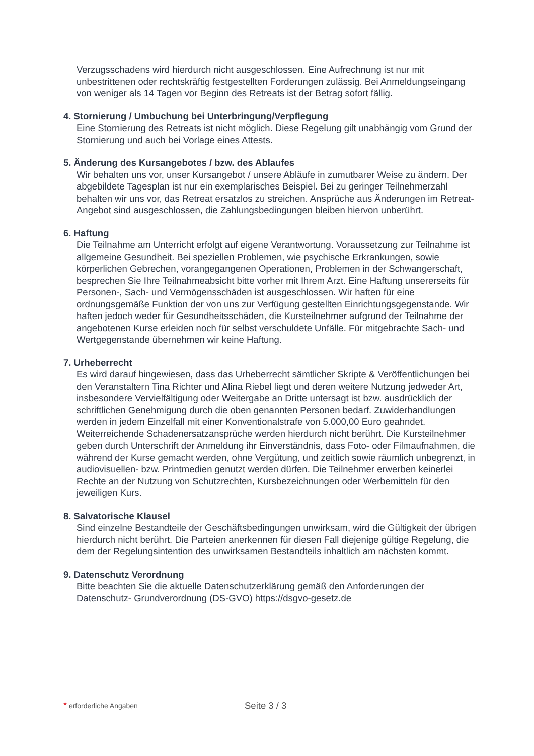Verzugsschadens wird hierdurch nicht ausgeschlossen. Eine Aufrechnung ist nur mit unbestrittenen oder rechtskräftig festgestellten Forderungen zulässig. Bei Anmeldungseingang von weniger als 14 Tagen vor Beginn des Retreats ist der Betrag sofort fällig.
4. Stornierung / Umbuchung bei Unterbringung/Verpflegung
Eine Stornierung des Retreats ist nicht möglich. Diese Regelung gilt unabhängig vom Grund der Stornierung und auch bei Vorlage eines Attests.
5. Änderung des Kursangebotes / bzw. des Ablaufes
Wir behalten uns vor, unser Kursangebot / unsere Abläufe in zumutbarer Weise zu ändern. Der abgebildete Tagesplan ist nur ein exemplarisches Beispiel. Bei zu geringer Teilnehmerzahl behalten wir uns vor, das Retreat ersatzlos zu streichen. Ansprüche aus Änderungen im Retreat-Angebot sind ausgeschlossen, die Zahlungsbedingungen bleiben hiervon unberührt.
6. Haftung
Die Teilnahme am Unterricht erfolgt auf eigene Verantwortung. Voraussetzung zur Teilnahme ist allgemeine Gesundheit. Bei speziellen Problemen, wie psychische Erkrankungen, sowie körperlichen Gebrechen, vorangegangenen Operationen, Problemen in der Schwangerschaft, besprechen Sie Ihre Teilnahmeabsicht bitte vorher mit Ihrem Arzt. Eine Haftung unsererseits für Personen-, Sach- und Vermögensschäden ist ausgeschlossen. Wir haften für eine ordnungsgemäße Funktion der von uns zur Verfügung gestellten Einrichtungsgegenstande. Wir haften jedoch weder für Gesundheitsschäden, die Kursteilnehmer aufgrund der Teilnahme der angebotenen Kurse erleiden noch für selbst verschuldete Unfälle. Für mitgebrachte Sach- und Wertgegenstande übernehmen wir keine Haftung.
7. Urheberrecht
Es wird darauf hingewiesen, dass das Urheberrecht sämtlicher Skripte & Veröffentlichungen bei den Veranstaltern Tina Richter und Alina Riebel liegt und deren weitere Nutzung jedweder Art, insbesondere Vervielfältigung oder Weitergabe an Dritte untersagt ist bzw. ausdrücklich der schriftlichen Genehmigung durch die oben genannten Personen bedarf. Zuwiderhandlungen werden in jedem Einzelfall mit einer Konventionalstrafe von 5.000,00 Euro geahndet. Weiterreichende Schadenersatzansprüche werden hierdurch nicht berührt. Die Kursteilnehmer geben durch Unterschrift der Anmeldung ihr Einverständnis, dass Foto- oder Filmaufnahmen, die während der Kurse gemacht werden, ohne Vergütung, und zeitlich sowie räumlich unbegrenzt, in audiovisuellen- bzw. Printmedien genutzt werden dürfen. Die Teilnehmer erwerben keinerlei Rechte an der Nutzung von Schutzrechten, Kursbezeichnungen oder Werbemitteln für den jeweiligen Kurs.
8. Salvatorische Klausel
Sind einzelne Bestandteile der Geschäftsbedingungen unwirksam, wird die Gültigkeit der übrigen hierdurch nicht berührt. Die Parteien anerkennen für diesen Fall diejenige gültige Regelung, die dem der Regelungsintention des unwirksamen Bestandteils inhaltlich am nächsten kommt.
9. Datenschutz Verordnung
Bitte beachten Sie die aktuelle Datenschutzerklärung gemäß den Anforderungen der Datenschutz- Grundverordnung (DS-GVO) https://dsgvo-gesetz.de
* erforderliche Angaben
Seite 3 / 3